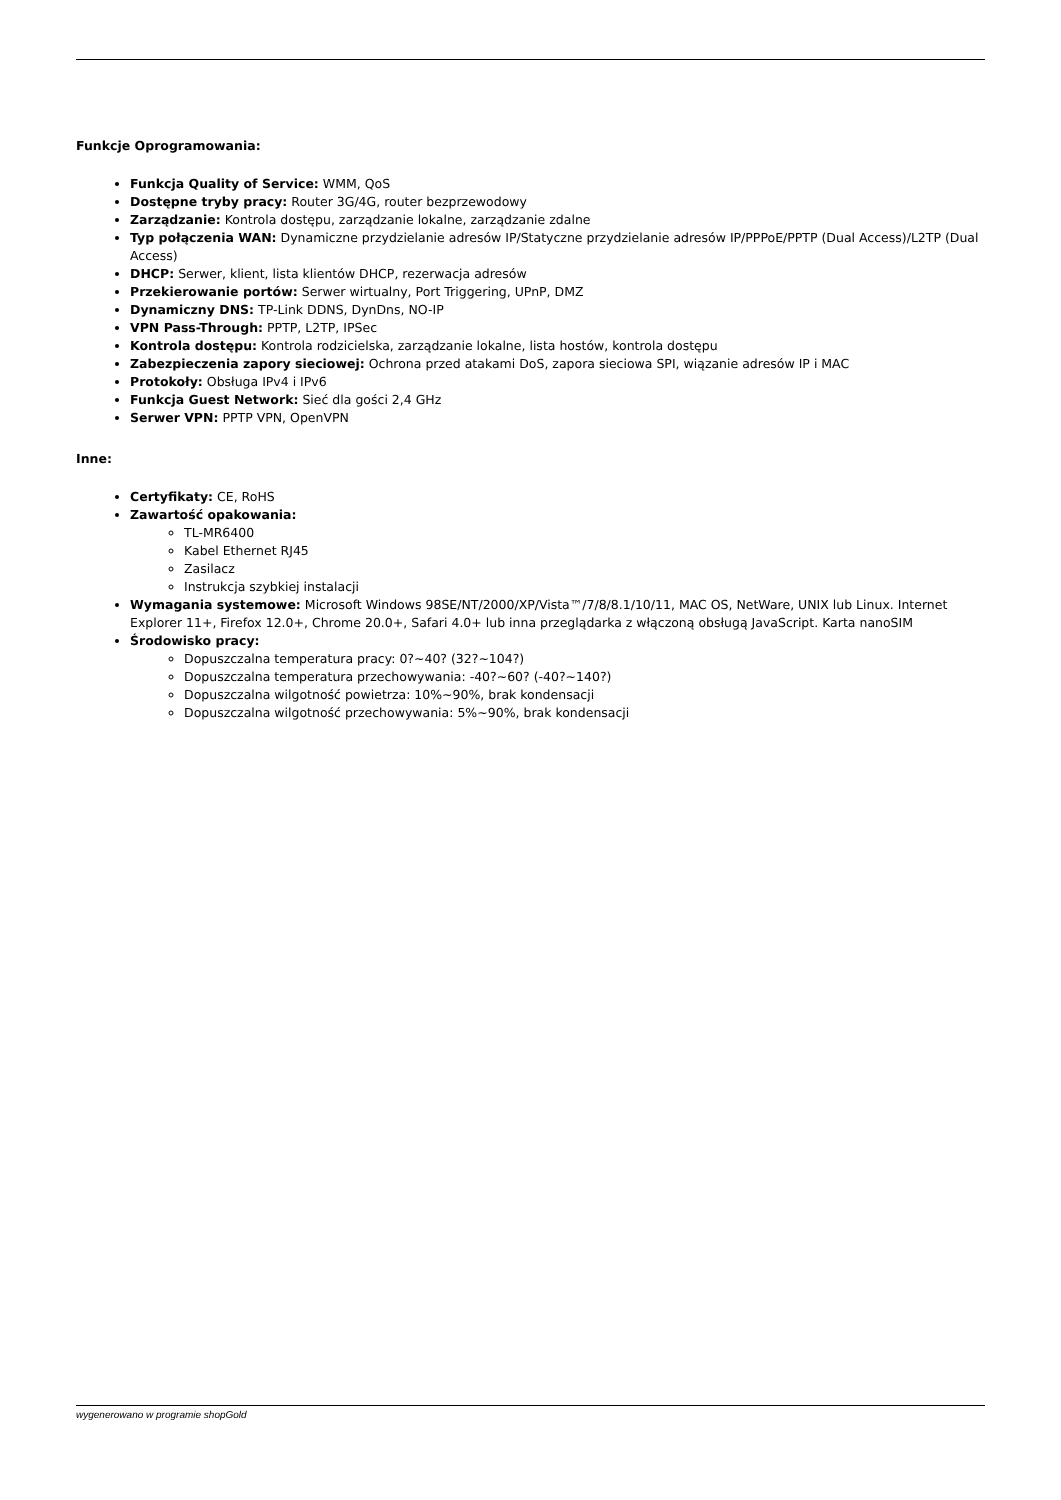Funkcje Oprogramowania:
Funkcja Quality of Service: WMM, QoS
Dostępne tryby pracy: Router 3G/4G, router bezprzewodowy
Zarządzanie: Kontrola dostępu, zarządzanie lokalne, zarządzanie zdalne
Typ połączenia WAN: Dynamiczne przydzielanie adresów IP/Statyczne przydzielanie adresów IP/PPPoE/PPTP (Dual Access)/L2TP (Dual Access)
DHCP: Serwer, klient, lista klientów DHCP, rezerwacja adresów
Przekierowanie portów: Serwer wirtualny, Port Triggering, UPnP, DMZ
Dynamiczny DNS: TP-Link DDNS, DynDns, NO-IP
VPN Pass-Through: PPTP, L2TP, IPSec
Kontrola dostępu: Kontrola rodzicielska, zarządzanie lokalne, lista hostów, kontrola dostępu
Zabezpieczenia zapory sieciowej: Ochrona przed atakami DoS, zapora sieciowa SPI, wiązanie adresów IP i MAC
Protokoły: Obsługa IPv4 i IPv6
Funkcja Guest Network: Sieć dla gości 2,4 GHz
Serwer VPN: PPTP VPN, OpenVPN
Inne:
Certyfikaty: CE, RoHS
Zawartość opakowania:
TL-MR6400
Kabel Ethernet RJ45
Zasilacz
Instrukcja szybkiej instalacji
Wymagania systemowe: Microsoft Windows 98SE/NT/2000/XP/Vista™/7/8/8.1/10/11, MAC OS, NetWare, UNIX lub Linux. Internet Explorer 11+, Firefox 12.0+, Chrome 20.0+, Safari 4.0+ lub inna przeglądarka z włączoną obsługą JavaScript. Karta nanoSIM
Środowisko pracy:
Dopuszczalna temperatura pracy: 0?~40? (32?~104?)
Dopuszczalna temperatura przechowywania: -40?~60? (-40?~140?)
Dopuszczalna wilgotność powietrza: 10%~90%, brak kondensacji
Dopuszczalna wilgotność przechowywania: 5%~90%, brak kondensacji
wygenerowano w programie shopGold